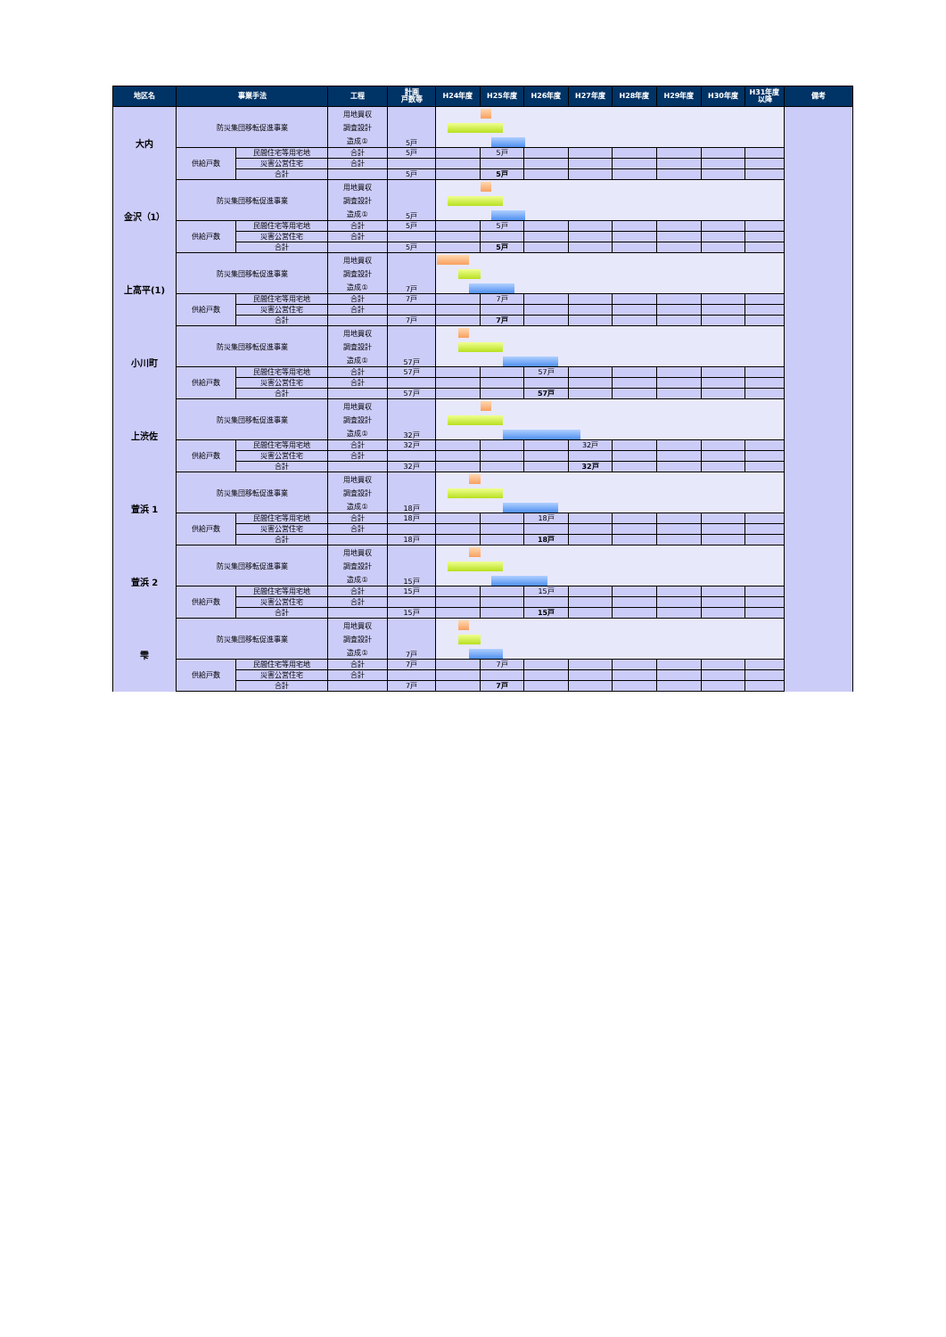| 地区名 | 事業手法 | | 工程 | 計画 戸数等 | H24年度 | H25年度 | H26年度 | H27年度 | H28年度 | H29年度 | H30年度 | H31年度 以降 | 備考 |
| --- | --- | --- | --- | --- | --- | --- | --- | --- | --- | --- | --- | --- | --- |
| 大内 | 防災集団移転促進事業 | | 用地買収 | 5戸 | | | | | | | | | |
| | | | 調査設計 | | | | | | | | | | |
| | | | 造成① | | | | | | | | | | |
| | 供給戸数 | 民間住宅等用宅地 | 合計 | 5戸 | | 5戸 | | | | | | | |
| | | 災害公営住宅 | 合計 | | | | | | | | | | |
| | | 合計 | | 5戸 | | 5戸 | | | | | | | |
| 金沢（1） | 防災集団移転促進事業 | | 用地買収 | 5戸 | | | | | | | | | |
| | | | 調査設計 | | | | | | | | | | |
| | | | 造成① | | | | | | | | | | |
| | 供給戸数 | 民間住宅等用宅地 | 合計 | 5戸 | | 5戸 | | | | | | | |
| | | 災害公営住宅 | 合計 | | | | | | | | | | |
| | | 合計 | | 5戸 | | 5戸 | | | | | | | |
| 上高平(1) | 防災集団移転促進事業 | | 用地買収 | 7戸 | | | | | | | | | |
| | | | 調査設計 | | | | | | | | | | |
| | | | 造成① | | | | | | | | | | |
| | 供給戸数 | 民間住宅等用宅地 | 合計 | 7戸 | | 7戸 | | | | | | | |
| | | 災害公営住宅 | 合計 | | | | | | | | | | |
| | | 合計 | | 7戸 | | 7戸 | | | | | | | |
| 小川町 | 防災集団移転促進事業 | | 用地買収 | 57戸 | | | | | | | | | |
| | | | 調査設計 | | | | | | | | | | |
| | | | 造成① | | | | | | | | | | |
| | 供給戸数 | 民間住宅等用宅地 | 合計 | 57戸 | | | 57戸 | | | | | | |
| | | 災害公営住宅 | 合計 | | | | | | | | | | |
| | | 合計 | | 57戸 | | | 57戸 | | | | | | |
| 上渋佐 | 防災集団移転促進事業 | | 用地買収 | 32戸 | | | | | | | | | |
| | | | 調査設計 | | | | | | | | | | |
| | | | 造成① | | | | | | | | | | |
| | 供給戸数 | 民間住宅等用宅地 | 合計 | 32戸 | | | | 32戸 | | | | | |
| | | 災害公営住宅 | 合計 | | | | | | | | | | |
| | | 合計 | | 32戸 | | | | 32戸 | | | | | |
| 萱浜 1 | 防災集団移転促進事業 | | 用地買収 | 18戸 | | | | | | | | | |
| | | | 調査設計 | | | | | | | | | | |
| | | | 造成① | | | | | | | | | | |
| | 供給戸数 | 民間住宅等用宅地 | 合計 | 18戸 | | | 18戸 | | | | | | |
| | | 災害公営住宅 | 合計 | | | | | | | | | | |
| | | 合計 | | 18戸 | | | 18戸 | | | | | | |
| 萱浜 2 | 防災集団移転促進事業 | | 用地買収 | 15戸 | | | | | | | | | |
| | | | 調査設計 | | | | | | | | | | |
| | | | 造成① | | | | | | | | | | |
| | 供給戸数 | 民間住宅等用宅地 | 合計 | 15戸 | | | 15戸 | | | | | | |
| | | 災害公営住宅 | 合計 | | | | | | | | | | |
| | | 合計 | | 15戸 | | | 15戸 | | | | | | |
| 雫 | 防災集団移転促進事業 | | 用地買収 | 7戸 | | | | | | | | | |
| | | | 調査設計 | | | | | | | | | | |
| | | | 造成① | | | | | | | | | | |
| | 供給戸数 | 民間住宅等用宅地 | 合計 | 7戸 | | 7戸 | | | | | | | |
| | | 災害公営住宅 | 合計 | | | | | | | | | | |
| | | 合計 | | 7戸 | | 7戸 | | | | | | | |